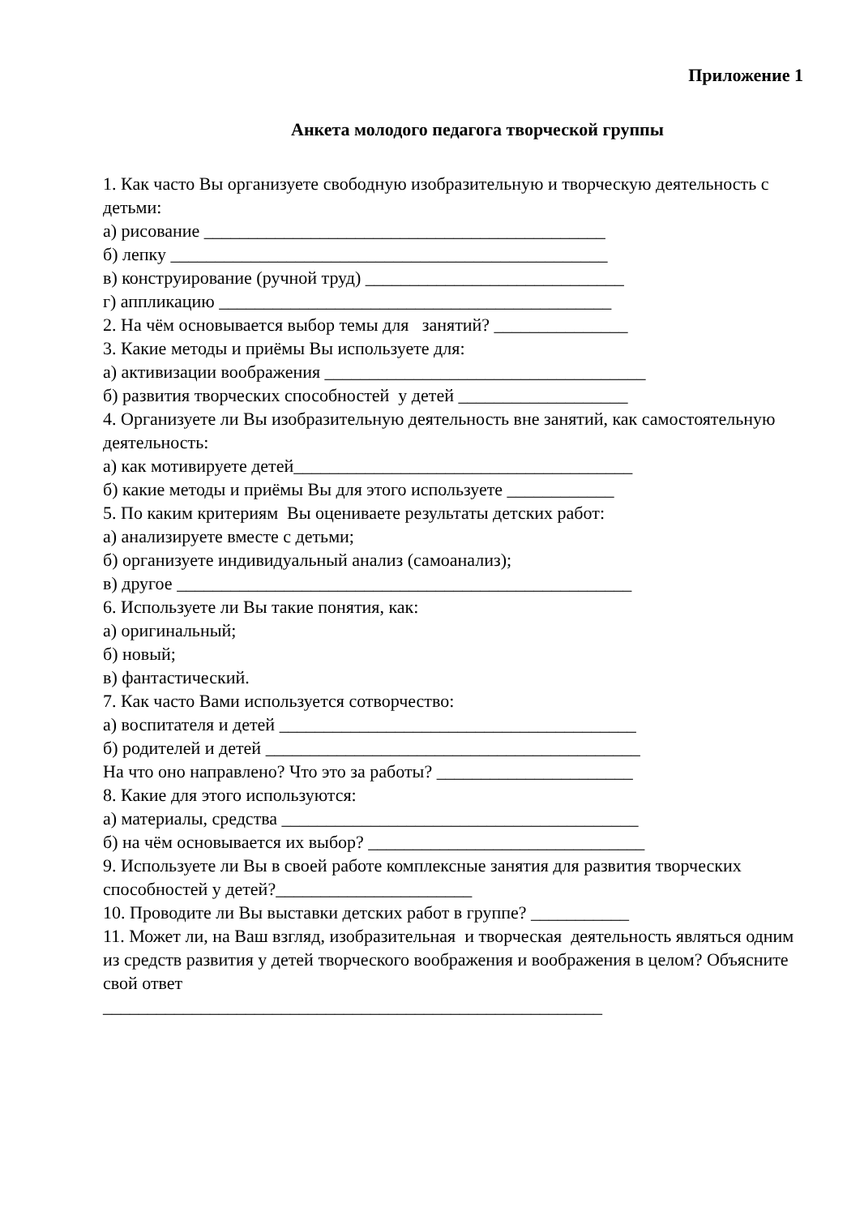Приложение 1
Анкета молодого педагога творческой группы
1. Как часто Вы организуете свободную изобразительную и творческую деятельность с детьми:
а) рисование _____________________________________________
б) лепку _________________________________________________
в) конструирование (ручной труд) _____________________________
г) аппликацию ____________________________________________
2. На чём основывается выбор темы для занятий? _______________
3. Какие методы и приёмы Вы используете для:
а) активизации воображения ____________________________________
б) развития творческих способностей у детей ___________________
4. Организуете ли Вы изобразительную деятельность вне занятий, как самостоятельную деятельность:
а) как мотивируете детей______________________________________
б) какие методы и приёмы Вы для этого используете ____________
5. По каким критериям Вы оцениваете результаты детских работ:
а) анализируете вместе с детьми;
б) организуете индивидуальный анализ (самоанализ);
в) другое ___________________________________________________
6. Используете ли Вы такие понятия, как:
а) оригинальный;
б) новый;
в) фантастический.
7. Как часто Вами используется сотворчество:
а) воспитателя и детей ________________________________________
б) родителей и детей __________________________________________
На что оно направлено? Что это за работы? ______________________
8. Какие для этого используются:
а) материалы, средства ________________________________________
б) на чём основывается их выбор? _______________________________
9. Используете ли Вы в своей работе комплексные занятия для развития творческих способностей у детей?______________________
10. Проводите ли Вы выставки детских работ в группе? ___________
11. Может ли, на Ваш взгляд, изобразительная и творческая деятельность являться одним из средств развития у детей творческого воображения и воображения в целом? Объясните свой ответ
________________________________________________________